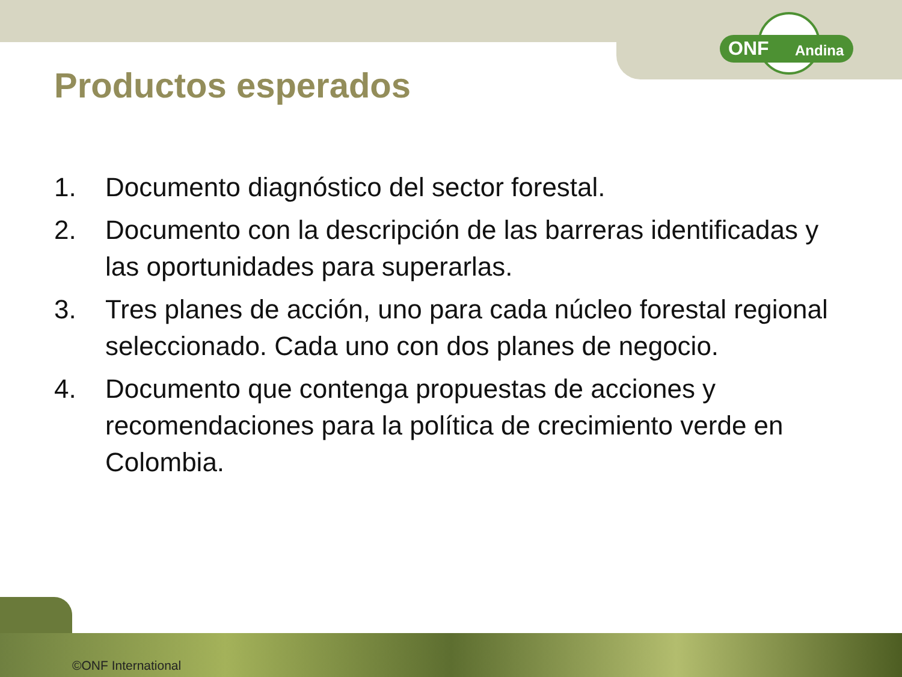ONF Andina
Productos esperados
1. Documento diagnóstico del sector forestal.
2. Documento con la descripción de las barreras identificadas y las oportunidades para superarlas.
3. Tres planes de acción, uno para cada núcleo forestal regional seleccionado. Cada uno con dos planes de negocio.
4. Documento que contenga propuestas de acciones y recomendaciones para la política de crecimiento verde en Colombia.
©ONF International